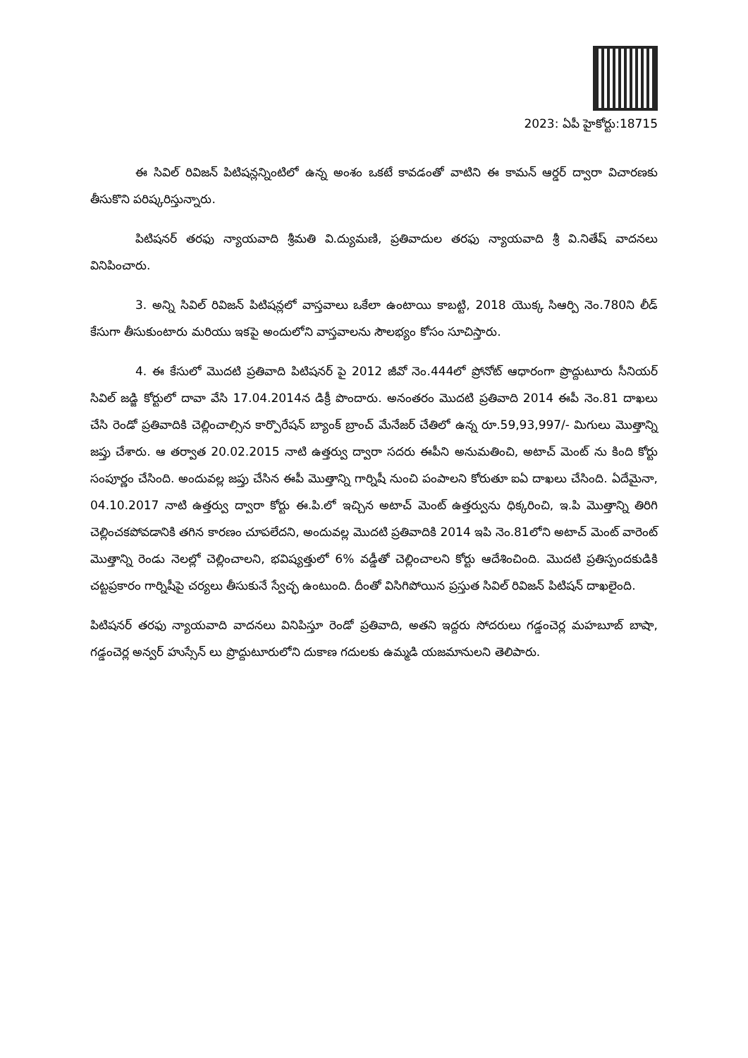2023: ఏపీ హైకోర్టు:18715
ఈ సివిల్ రివిజన్ పిటిషన్లన్నింటిలో ఉన్న అంశం ఒకటే కావడంతో వాటిని ఈ కామన్ ఆర్డర్ ద్వారా విచారణకు తీసుకొని పరిష్కరిస్తున్నారు.
పిటిషనర్ తరఫు న్యాయవాది శ్రీమతి వి.ద్యుమణి, ప్రతివాదుల తరఫు న్యాయవాది శ్రీ వి.నితేష్ వాదనలు వినిపించారు.
3. అన్ని సివిల్ రివిజన్ పిటిషన్లలో వాస్తవాలు ఒకేలా ఉంటాయి కాబట్టి, 2018 యొక్క సిఆర్పి నెం.780ని లీడ్ కేసుగా తీసుకుంటారు మరియు ఇకపై అందులోని వాస్తవాలను సౌలభ్యం కోసం సూచిస్తారు.
4. ఈ కేసులో మొదటి ప్రతివాది పిటిషనర్ పై 2012 జీవో నెం.444లో ప్రోనోట్ ఆధారంగా ప్రొద్దుటూరు సీనియర్ సివిల్ జడ్జి కోర్టులో దావా వేసి 17.04.2014న డిక్రీ పొందారు. అనంతరం మొదటి ప్రతివాది 2014 ఈపీ నెం.81 దాఖలు చేసి రెండో ప్రతివాదికి చెల్లించాల్సిన కార్పొరేషన్ బ్యాంక్ బ్రాంచ్ మేనేజర్ చేతిలో ఉన్న రూ.59,93,997/- మిగులు మొత్తాన్ని జప్తు చేశారు. ఆ తర్వాత 20.02.2015 నాటి ఉత్తర్వు ద్వారా సదరు ఈపీని అనుమతించి, అటాచ్ మెంట్ ను కింది కోర్టు సంపూర్ణం చేసింది. అందువల్ల జప్తు చేసిన ఈపీ మొత్తాన్ని గార్నిషీ నుంచి పంపాలని కోరుతూ ఐఏ దాఖలు చేసింది. ఏదేమైనా, 04.10.2017 నాటి ఉత్తర్వు ద్వారా కోర్టు ఈ.పి.లో ఇచ్చిన అటాచ్ మెంట్ ఉత్తర్వును ధిక్కరించి, ఇ.పి మొత్తాన్ని తిరిగి చెల్లించకపోవడానికి తగిన కారణం చూపలేదని, అందువల్ల మొదటి ప్రతివాదికి 2014 ఇపి నెం.81లోని అటాచ్ మెంట్ వారెంట్ మొత్తాన్ని రెండు నెలల్లో చెల్లించాలని, భవిష్యత్తులో 6% వడ్డీతో చెల్లించాలని కోర్టు ఆదేశించింది. మొదటి ప్రతిస్పందకుడికి చట్టప్రకారం గార్నిషీపై చర్యలు తీసుకునే స్వేచ్ఛ ఉంటుంది. దీంతో విసిగిపోయిన ప్రస్తుత సివిల్ రివిజన్ పిటిషన్ దాఖలైంది.
పిటిషనర్ తరఫు న్యాయవాది వాదనలు వినిపిస్తూ రెండో ప్రతివాది, అతని ఇద్దరు సోదరులు గడ్డంచెర్ల మహబూబ్ బాషా, గడ్డంచెర్ల అన్వర్ హుస్సేన్ లు ప్రొద్దుటూరులోని దుకాణ గదులకు ఉమ్మడి యజమానులని తెలిపారు.